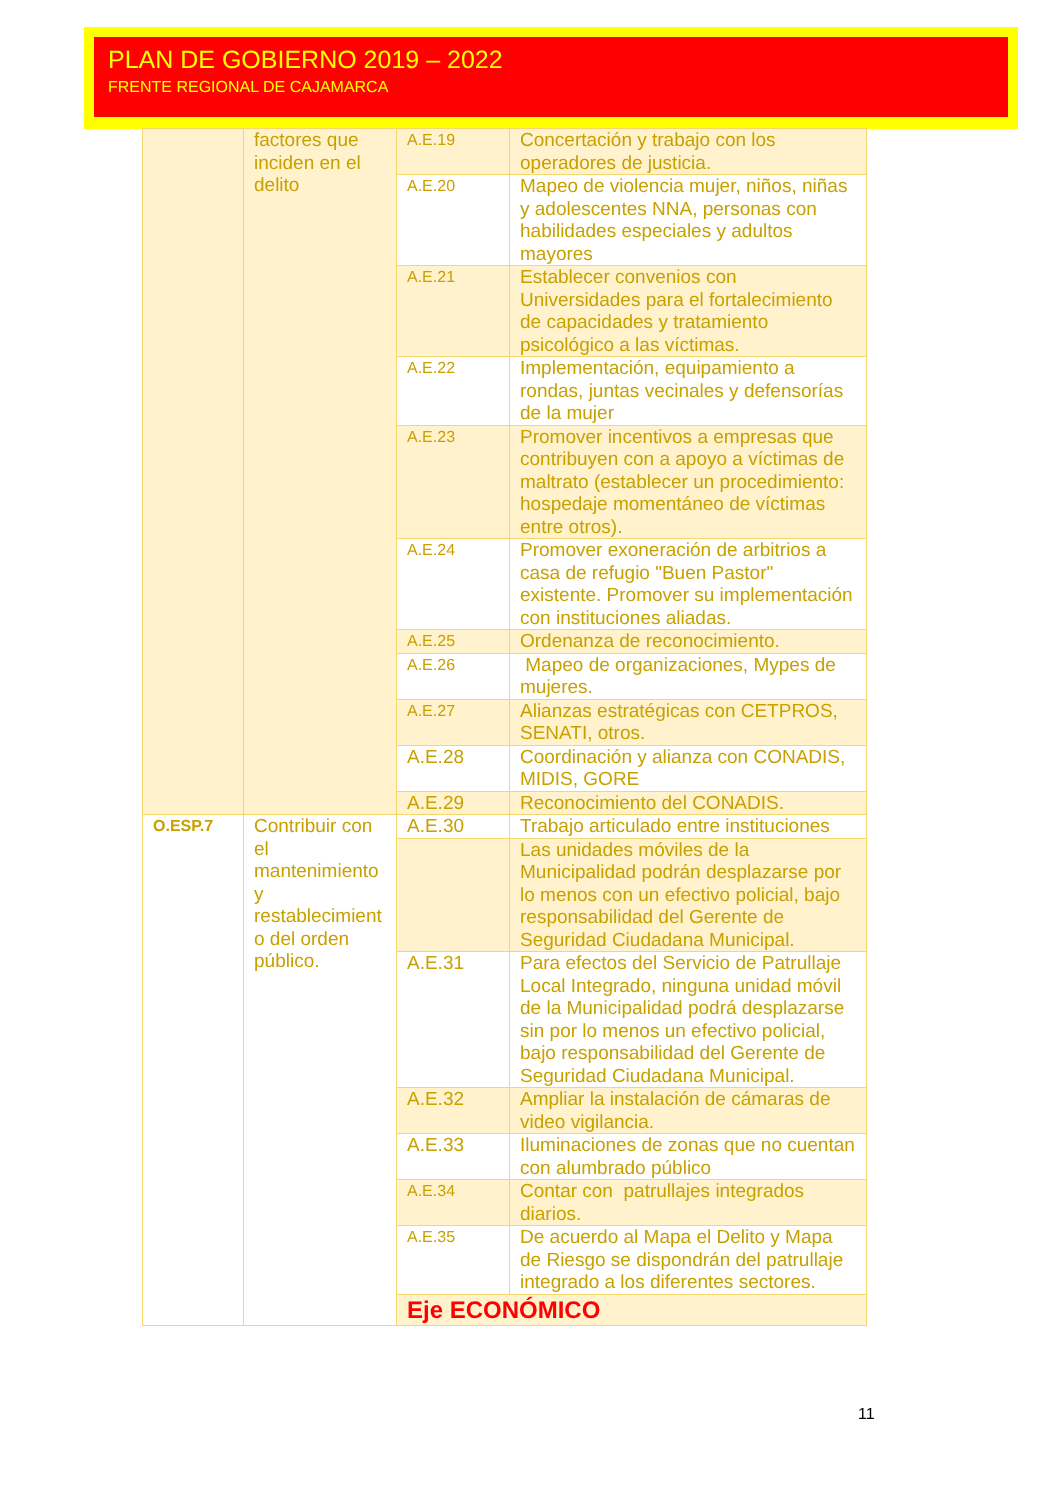PLAN DE GOBIERNO 2019 – 2022
FRENTE REGIONAL DE CAJAMARCA
| | factores que inciden en el delito | A.E.19 | Concertación y trabajo con los operadores de justicia. |
| | | A.E.20 | Mapeo de violencia mujer, niños, niñas y adolescentes NNA, personas con habilidades especiales y adultos mayores |
| | | A.E.21 | Establecer convenios con Universidades para el fortalecimiento de capacidades y tratamiento psicológico a las víctimas. |
| | | A.E.22 | Implementación, equipamiento a rondas, juntas vecinales y defensorías de la mujer |
| | | A.E.23 | Promover incentivos a empresas que contribuyen con a apoyo a víctimas de maltrato (establecer un procedimiento: hospedaje momentáneo de víctimas entre otros). |
| | | A.E.24 | Promover exoneración de arbitrios a casa de refugio "Buen Pastor" existente. Promover su implementación con instituciones aliadas. |
| | | A.E.25 | Ordenanza de reconocimiento. |
| | | A.E.26 | Mapeo de organizaciones, Mypes de mujeres. |
| | | A.E.27 | Alianzas estratégicas con CETPROS, SENATI, otros. |
| | | A.E.28 | Coordinación y alianza con CONADIS, MIDIS, GORE |
| | | A.E.29 | Reconocimiento del CONADIS. |
| O.ESP.7 | Contribuir con el mantenimiento y restablecimient o del orden público. | A.E.30 | Trabajo articulado entre instituciones |
| | | | Las unidades móviles de la Municipalidad podrán desplazarse por lo menos con un efectivo policial, bajo responsabilidad del Gerente de Seguridad Ciudadana Municipal. |
| | | A.E.31 | Para efectos del Servicio de Patrullaje Local Integrado, ninguna unidad móvil de la Municipalidad podrá desplazarse sin por lo menos un efectivo policial, bajo responsabilidad del Gerente de Seguridad Ciudadana Municipal. |
| | | A.E.32 | Ampliar la instalación de cámaras de video vigilancia. |
| | | A.E.33 | Iluminaciones de zonas que no cuentan con alumbrado público |
| | | A.E.34 | Contar con patrullajes integrados diarios. |
| | | A.E.35 | De acuerdo al Mapa el Delito y Mapa de Riesgo se dispondrán del patrullaje integrado a los diferentes sectores. |
| | | Eje ECONÓMICO | |
11